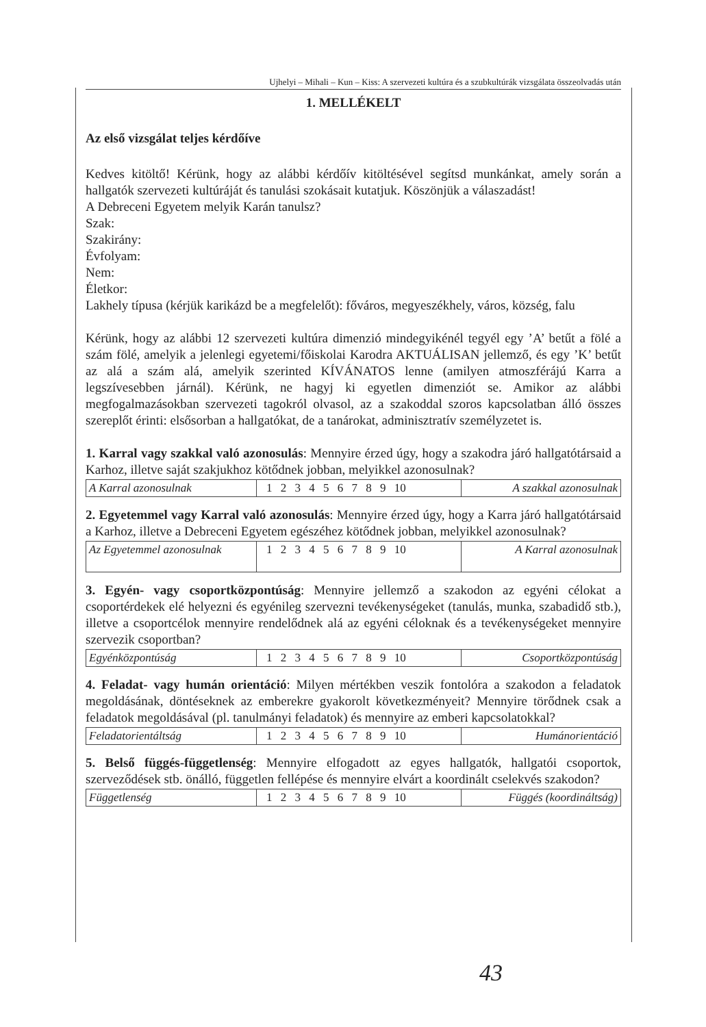Ujhelyi – Mihali – Kun – Kiss: A szervezeti kultúra és a szubkultúrák vizsgálata összeolvadás után
1. MELLÉKELT
Az első vizsgálat teljes kérdőíve
Kedves kitöltő! Kérünk, hogy az alábbi kérdőív kitöltésével segítsd munkánkat, amely során a hallgatók szervezeti kultúráját és tanulási szokásait kutatjuk. Köszönjük a válaszadást!
A Debreceni Egyetem melyik Karán tanulsz?
Szak:
Szakirány:
Évfolyam:
Nem:
Életkor:
Lakhely típusa (kérjük karikázd be a megfelelőt): főváros, megyeszékhely, város, község, falu
Kérünk, hogy az alábbi 12 szervezeti kultúra dimenzió mindegyikénél tegyél egy ’A’ betűt a fölé a szám fölé, amelyik a jelenlegi egyetemi/főiskolai Karodra AKTUÁLISAN jellemző, és egy ’K’ betűt az alá a szám alá, amelyik szerinted KÍVÁNATOS lenne (amilyen atmoszférájú Karra a legszívesebben járnál). Kérünk, ne hagyj ki egyetlen dimenziót se. Amikor az alábbi megfogalmazásokban szervezeti tagokról olvasol, az a szakoddal szoros kapcsolatban álló összes szereplőt érinti: elsősorban a hallgatókat, de a tanárokat, adminisztratív személyzetet is.
1. Karral vagy szakkal való azonosulás: Mennyire érzed úgy, hogy a szakodra járó hallgatótársaid a Karhoz, illetve saját szakjukhoz kötődnek jobban, melyikkel azonosulnak?
| A Karral azonosulnak | 1 2 3 4 5 6 7 8 9 10 | A szakkal azonosulnak |
2. Egyetemmel vagy Karral való azonosulás: Mennyire érzed úgy, hogy a Karra járó hallgatótársaid a Karhoz, illetve a Debreceni Egyetem egészéhez kötődnek jobban, melyikkel azonosulnak?
| Az Egyetemmel azonosulnak | 1 2 3 4 5 6 7 8 9 10 | A Karral azonosulnak |
3. Egyén- vagy csoportközpontúság: Mennyire jellemző a szakodon az egyéni célokat a csoportérdekek elé helyezni és egyénileg szervezni tevékenységeket (tanulás, munka, szabadidő stb.), illetve a csoportcélok mennyire rendelődnek alá az egyéni céloknak és a tevékenységeket mennyire szervezik csoportban?
| Egyénközpontúság | 1 2 3 4 5 6 7 8 9 10 | Csoportközpontúság |
4. Feladat- vagy humán orientáció: Milyen mértékben veszik fontolóra a szakodon a feladatok megoldásának, döntéseknek az emberekre gyakorolt következményeit? Mennyire törődnek csak a feladatok megoldásával (pl. tanulmányi feladatok) és mennyire az emberi kapcsolatokkal?
| Feladatorientáltság | 1 2 3 4 5 6 7 8 9 10 | Humánorientáció |
5. Belső függés-függetlenség: Mennyire elfogadott az egyes hallgatók, hallgatói csoportok, szerveződések stb. önálló, független fellépése és mennyire elvárt a koordinált cselekvés szakodon?
| Függetlenség | 1 2 3 4 5 6 7 8 9 10 | Függés (koordináltság) |
43